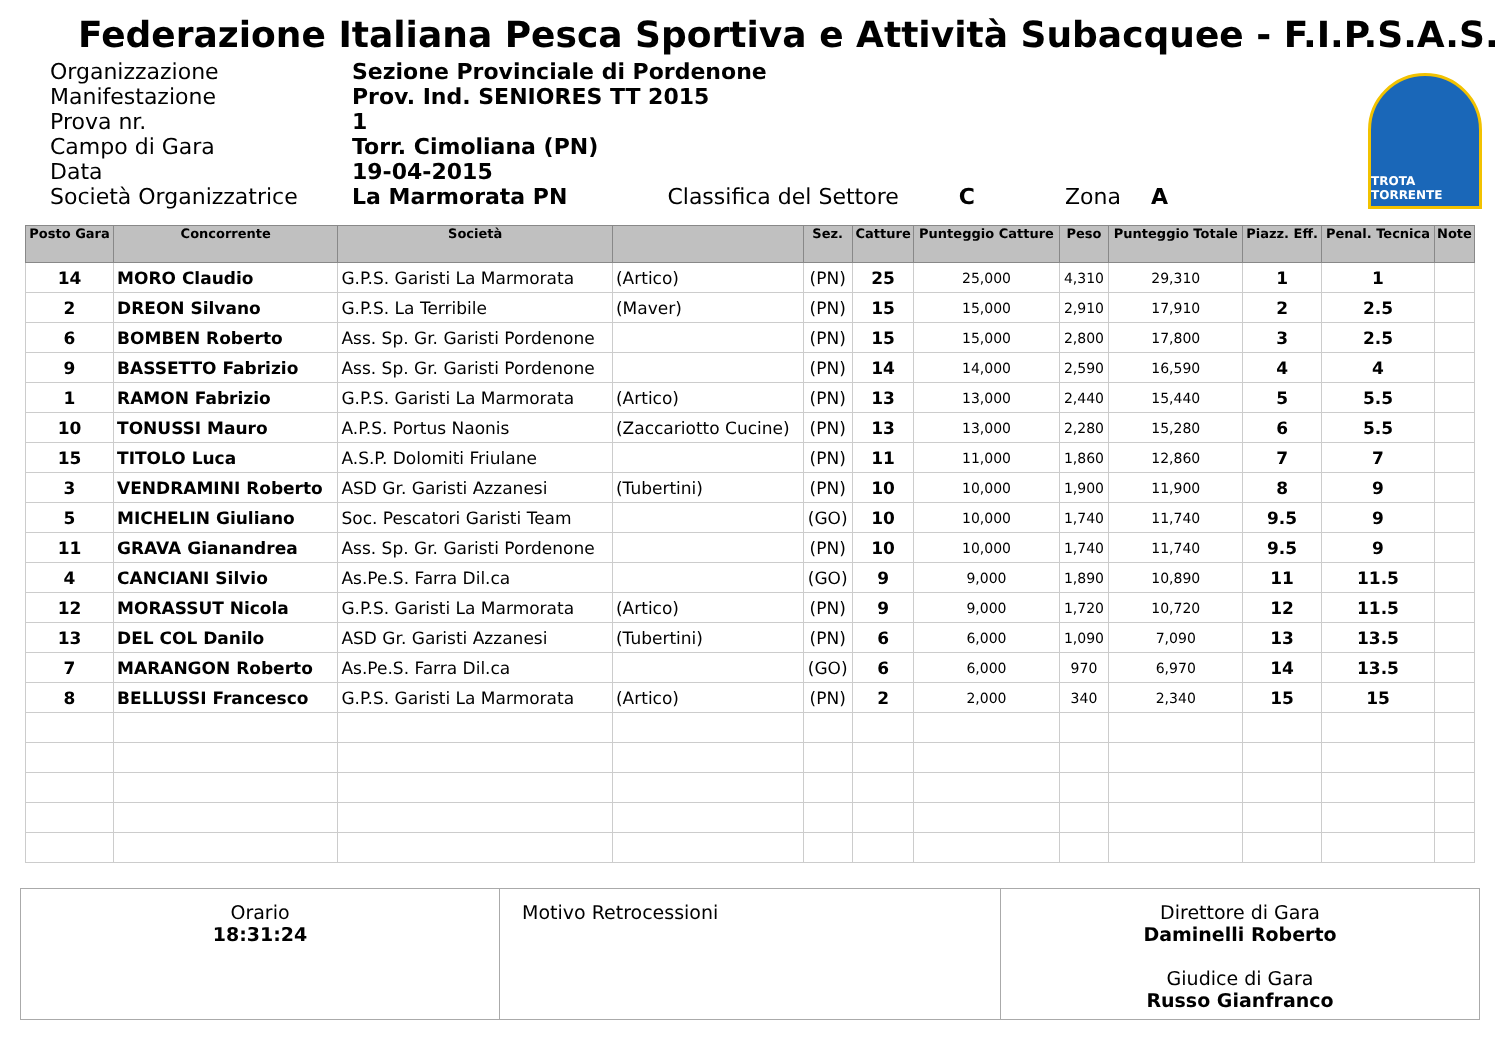Federazione Italiana Pesca Sportiva e Attività Subacquee - F.I.P.S.A.S.
| Organizzazione | Sezione Provinciale di Pordenone |
| Manifestazione | Prov. Ind. SENIORES TT 2015 |
| Prova nr. | 1 |
| Campo di Gara | Torr. Cimoliana (PN) |
| Data | 19-04-2015 |
| Società Organizzatrice | La Marmorata PN Classifica del Settore C Zona A |
TROTA TORRENTE
| Posto Gara | Concorrente | Società | | Sez. | Catture | Punteggio Catture | Peso | Punteggio Totale | Piazz. Eff. | Penal. Tecnica | Note |
| --- | --- | --- | --- | --- | --- | --- | --- | --- | --- | --- | --- |
| 14 | MORO Claudio | G.P.S. Garisti La Marmorata | (Artico) | (PN) | 25 | 25,000 | 4,310 | 29,310 | 1 | 1 | |
| 2 | DREON Silvano | G.P.S. La Terribile | (Maver) | (PN) | 15 | 15,000 | 2,910 | 17,910 | 2 | 2.5 | |
| 6 | BOMBEN Roberto | Ass. Sp. Gr. Garisti Pordenone | | (PN) | 15 | 15,000 | 2,800 | 17,800 | 3 | 2.5 | |
| 9 | BASSETTO Fabrizio | Ass. Sp. Gr. Garisti Pordenone | | (PN) | 14 | 14,000 | 2,590 | 16,590 | 4 | 4 | |
| 1 | RAMON Fabrizio | G.P.S. Garisti La Marmorata | (Artico) | (PN) | 13 | 13,000 | 2,440 | 15,440 | 5 | 5.5 | |
| 10 | TONUSSI Mauro | A.P.S. Portus Naonis | (Zaccariotto Cucine) | (PN) | 13 | 13,000 | 2,280 | 15,280 | 6 | 5.5 | |
| 15 | TITOLO Luca | A.S.P. Dolomiti Friulane | | (PN) | 11 | 11,000 | 1,860 | 12,860 | 7 | 7 | |
| 3 | VENDRAMINI Roberto | ASD Gr. Garisti Azzanesi | (Tubertini) | (PN) | 10 | 10,000 | 1,900 | 11,900 | 8 | 9 | |
| 5 | MICHELIN Giuliano | Soc. Pescatori Garisti Team | | (GO) | 10 | 10,000 | 1,740 | 11,740 | 9.5 | 9 | |
| 11 | GRAVA Gianandrea | Ass. Sp. Gr. Garisti Pordenone | | (PN) | 10 | 10,000 | 1,740 | 11,740 | 9.5 | 9 | |
| 4 | CANCIANI Silvio | As.Pe.S. Farra Dil.ca | | (GO) | 9 | 9,000 | 1,890 | 10,890 | 11 | 11.5 | |
| 12 | MORASSUT Nicola | G.P.S. Garisti La Marmorata | (Artico) | (PN) | 9 | 9,000 | 1,720 | 10,720 | 12 | 11.5 | |
| 13 | DEL COL Danilo | ASD Gr. Garisti Azzanesi | (Tubertini) | (PN) | 6 | 6,000 | 1,090 | 7,090 | 13 | 13.5 | |
| 7 | MARANGON Roberto | As.Pe.S. Farra Dil.ca | | (GO) | 6 | 6,000 | 970 | 6,970 | 14 | 13.5 | |
| 8 | BELLUSSI Francesco | G.P.S. Garisti La Marmorata | (Artico) | (PN) | 2 | 2,000 | 340 | 2,340 | 15 | 15 | |
Orario
18:31:24
Motivo Retrocessioni Direttore di Gara
Daminelli Roberto
Giudice di Gara
Russo Gianfranco